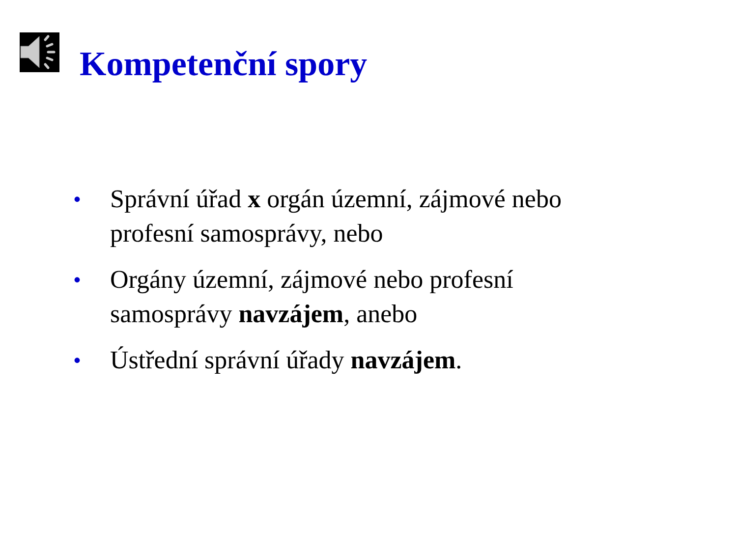Kompetenční spory
• Správní úřad x orgán územní, zájmové nebo profesní samosprávy, nebo
• Orgány územní, zájmové nebo profesní samosprávy navzájem, anebo
• Ústřední správní úřady navzájem.